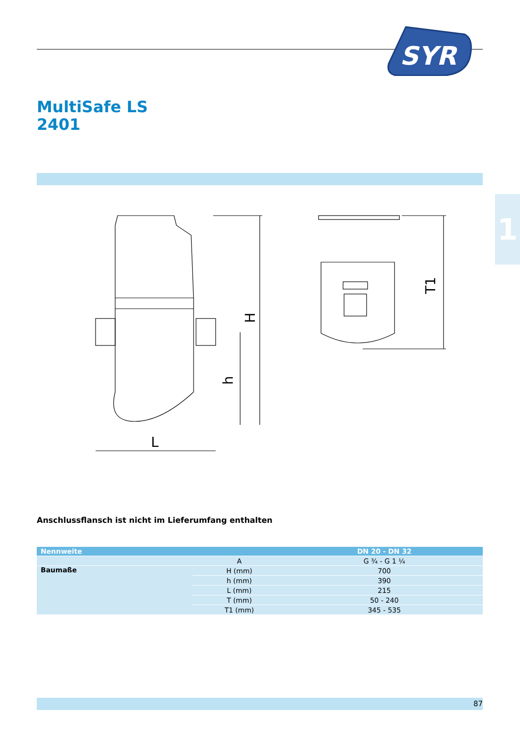SYR
MultiSafe LS
2401
1
H
h
L
T1
Anschlussflansch ist nicht im Lieferumfang enthalten
| Nennweite | | DN 20 - DN 32 |
| --- | --- | --- |
| | A | G ¾ - G 1 ¼ |
| Baumaße | H (mm) | 700 |
| | h (mm) | 390 |
| | L (mm) | 215 |
| | T (mm) | 50 - 240 |
| | T1 (mm) | 345 - 535 |
87